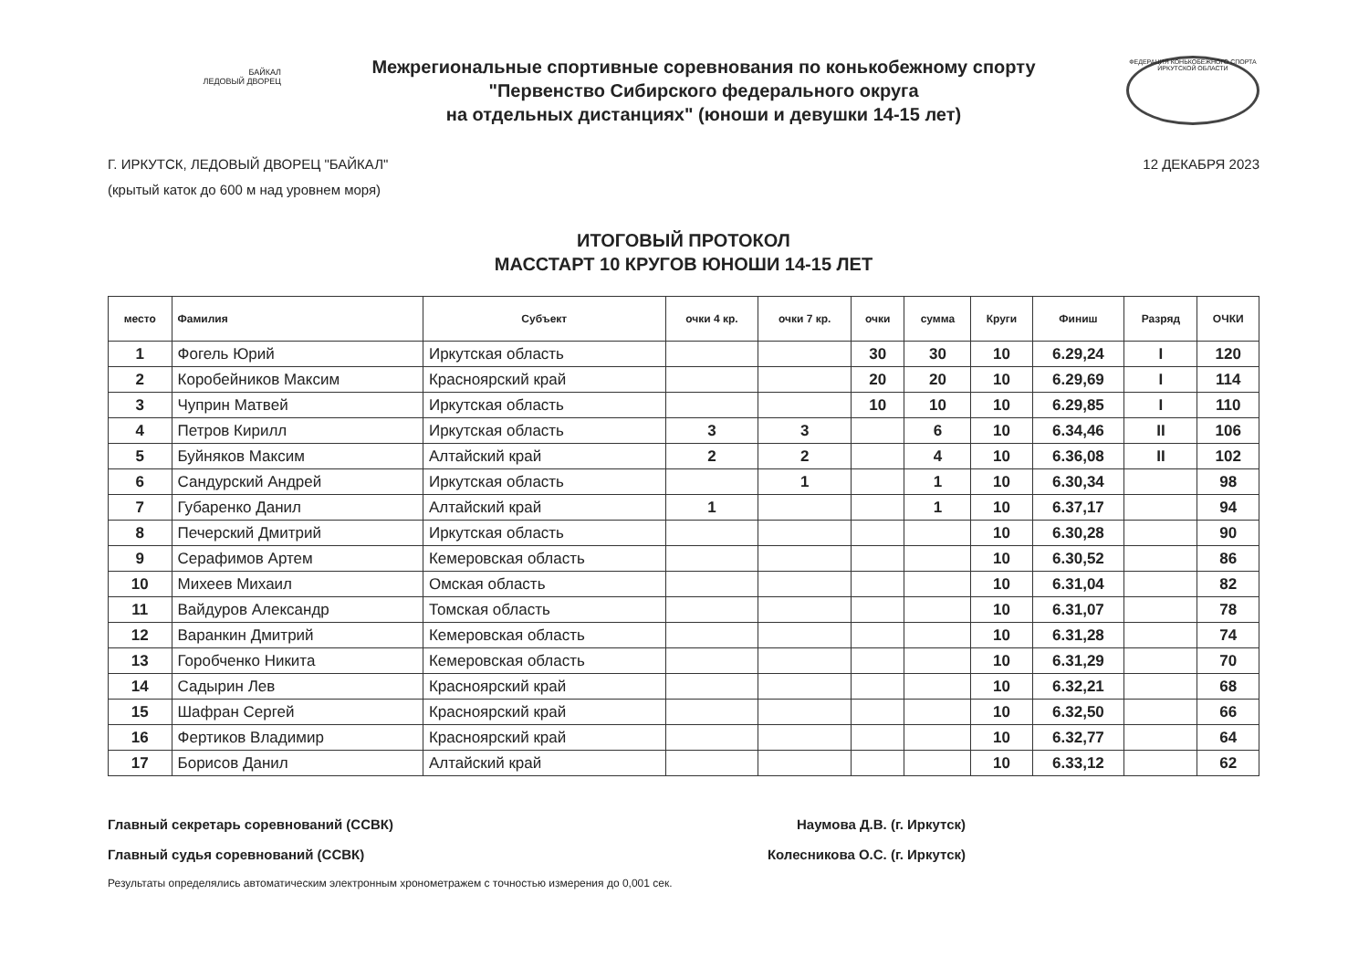БАЙКАЛ
ЛЕДОВЫЙ ДВОРЕЦ
Межрегиональные спортивные соревнования по конькобежному спорту
"Первенство Сибирского федерального округа
на отдельных дистанциях" (юноши и девушки 14-15 лет)
ФЕДЕРАЦИЯ КОНЬКОБЕЖНОГО СПОРТА ИРКУТСКОЙ ОБЛАСТИ
Г. ИРКУТСК, ЛЕДОВЫЙ ДВОРЕЦ "БАЙКАЛ"
(крытый каток до 600 м над уровнем моря)
12 ДЕКАБРЯ 2023
ИТОГОВЫЙ ПРОТОКОЛ
МАССТАРТ 10 КРУГОВ ЮНОШИ 14-15 ЛЕТ
| место | Фамилия | Субъект | очки 4 кр. | очки 7 кр. | очки | сумма | Круги | Финиш | Разряд | ОЧКИ |
| --- | --- | --- | --- | --- | --- | --- | --- | --- | --- | --- |
| 1 | Фогель Юрий | Иркутская область | | | 30 | 30 | 10 | 6.29,24 | I | 120 |
| 2 | Коробейников Максим | Красноярский край | | | 20 | 20 | 10 | 6.29,69 | I | 114 |
| 3 | Чуприн Матвей | Иркутская область | | | 10 | 10 | 10 | 6.29,85 | I | 110 |
| 4 | Петров Кирилл | Иркутская область | 3 | 3 | | 6 | 10 | 6.34,46 | II | 106 |
| 5 | Буйняков Максим | Алтайский край | 2 | 2 | | 4 | 10 | 6.36,08 | II | 102 |
| 6 | Сандурский Андрей | Иркутская область | | 1 | | 1 | 10 | 6.30,34 | | 98 |
| 7 | Губаренко Данил | Алтайский край | 1 | | | 1 | 10 | 6.37,17 | | 94 |
| 8 | Печерский Дмитрий | Иркутская область | | | | | 10 | 6.30,28 | | 90 |
| 9 | Серафимов Артем | Кемеровская область | | | | | 10 | 6.30,52 | | 86 |
| 10 | Михеев Михаил | Омская область | | | | | 10 | 6.31,04 | | 82 |
| 11 | Вайдуров Александр | Томская область | | | | | 10 | 6.31,07 | | 78 |
| 12 | Варанкин Дмитрий | Кемеровская область | | | | | 10 | 6.31,28 | | 74 |
| 13 | Горобченко Никита | Кемеровская область | | | | | 10 | 6.31,29 | | 70 |
| 14 | Садырин Лев | Красноярский край | | | | | 10 | 6.32,21 | | 68 |
| 15 | Шафран Сергей | Красноярский край | | | | | 10 | 6.32,50 | | 66 |
| 16 | Фертиков Владимир | Красноярский край | | | | | 10 | 6.32,77 | | 64 |
| 17 | Борисов Данил | Алтайский край | | | | | 10 | 6.33,12 | | 62 |
Главный секретарь соревнований (ССВК) Наумова Д.В. (г. Иркутск)
Главный судья соревнований (ССВК) Колесникова О.С. (г. Иркутск)
Результаты определялись автоматическим электронным хронометражем с точностью измерения до 0,001 сек.